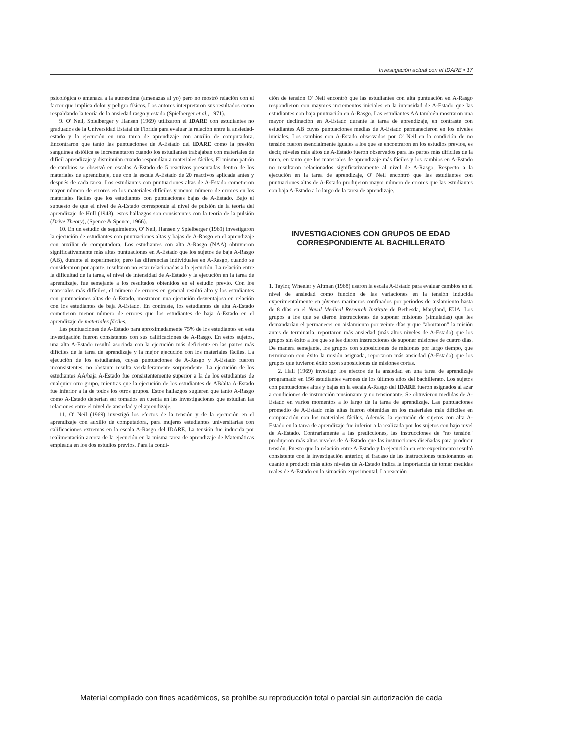Investigación actual con el IDARE • 17
psicológica o amenaza a la autoestima (amenazas al yo) pero no mostró relación con el factor que implica dolor y peligro físicos. Los autores interpretaron sus resultados como respaldando la teoría de la ansiedad rasgo y estado (Spielberger et al., 1971).
9. O' Neil, Spielberger y Hansen (1969) utilizaron el IDARE con estudiantes no graduados de la Universidad Estatal de Florida para evaluar la relación entre la ansiedad-estado y la ejecución en una tarea de aprendizaje con auxilio de computadora. Encontraron que tanto las puntuaciones de A-Estado del IDARE como la presión sanguínea sistólica se incrementaron cuando los estudiantes trabajaban con materiales de difícil aprendizaje y disminuían cuando respondían a materiales fáciles. El mismo patrón de cambios se observó en escalas A-Estado de 5 reactivos presentadas dentro de los materiales de aprendizaje, que con la escala A-Estado de 20 reactivos aplicada antes y después de cada tarea. Los estudiantes con puntuaciones altas de A-Estado cometieron mayor número de errores en los materiales difíciles y menor número de errores en los materiales fáciles que los estudiantes con puntuaciones bajas de A-Estado. Bajo el supuesto de que el nivel de A-Estado corresponde al nivel de pulsión de la teoría del aprendizaje de Hull (1943), estos hallazgos son consistentes con la teoría de la pulsión (Drive Theory), (Spence & Spence, 1966).
10. En un estudio de seguimiento, O' Neil, Hansen y Spielberger (1969) investigaron la ejecución de estudiantes con puntuaciones altas y bajas de A-Rasgo en el aprendizaje con auxiliar de computadora. Los estudiantes con alta A-Rasgo (NAA) obtuvieron significativamente más altas puntuaciones en A-Estado que los sujetos de baja A-Rasgo (AB), durante el experimento; pero las diferencias individuales en A-Rasgo, cuando se consideraron por aparte, resultaron no estar relacionadas a la ejecución. La relación entre la dificultad de la tarea, el nivel de intensidad de A-Estado y la ejecución en la tarea de aprendizaje, fue semejante a los resultados obtenidos en el estudio previo. Con los materiales más difíciles, el número de errores en general resultó alto y los estudiantes con puntuaciones altas de A-Estado, mostraron una ejecución desventajosa en relación con los estudiantes de baja A-Estado. En contraste, los estudiantes de alta A-Estado cometieron menor número de errores que los estudiantes de baja A-Estado en el aprendizaje de materiales fáciles.
Las puntuaciones de A-Estado para aproximadamente 75% de los estudiantes en esta investigación fueron consistentes con sus calificaciones de A-Rasgo. En estos sujetos, una alta A-Estado resultó asociada con la ejecución más deficiente en las partes más difíciles de la tarea de aprendizaje y la mejor ejecución con los materiales fáciles. La ejecución de los estudiantes, cuyas puntuaciones de A-Rasgo y A-Estado fueron inconsistentes, no obstante resulta verdaderamente sorprendente. La ejecución de los estudiantes AA/baja A-Estado fue consistentemente superior a la de los estudiantes de cualquier otro grupo, mientras que la ejecución de los estudiantes de AB/alta A-Estado fue inferior a la de todos los otros grupos. Estos hallazgos sugieren que tanto A-Rasgo como A-Estado deberían ser tomados en cuenta en las investigaciones que estudian las relaciones entre el nivel de ansiedad y el aprendizaje.
11. O' Neil (1969) investigó los efectos de la tensión y de la ejecución en el aprendizaje con auxilio de computadora, para mujeres estudiantes universitarias con calificaciones extremas en la escala A-Rasgo del IDARE. La tensión fue inducida por realimentación acerca de la ejecución en la misma tarea de aprendizaje de Matemáticas empleada en los dos estudios previos. Para la condi-
ción de tensión O' Neil encontró que las estudiantes con alta puntuación en A-Rasgo respondieron con mayores incrementos iniciales en la intensidad de A-Estado que las estudiantes con baja puntuación en A-Rasgo. Las estudiantes AA también mostraron una mayor declinación en A-Estado durante la tarea de aprendizaje, en contraste con estudiantes AB cuyas puntuaciones medias de A-Estado permanecieron en los niveles iniciales. Los cambios con A-Estado observados por O' Neil en la condición de no tensión fueron esencialmente iguales a los que se encontraron en los estudios previos, es decir, niveles más altos de A-Estado fueron observados para las partes más difíciles de la tarea, en tanto que los materiales de aprendizaje más fáciles y los cambios en A-Estado no resultaron relacionados significativamente al nivel de A-Rasgo. Respecto a la ejecución en la tarea de aprendizaje, O' Neil encontró que las estudiantes con puntuaciones altas de A-Estado produjeron mayor número de errores que las estudiantes con baja A-Estado a lo largo de la tarea de aprendizaje.
INVESTIGACIONES CON GRUPOS DE EDAD CORRESPONDIENTE AL BACHILLERATO
1. Taylor, Wheeler y Altman (1968) usaron la escala A-Estado para evaluar cambios en el nivel de ansiedad como función de las variaciones en la tensión inducida experimentalmente en jóvenes marineros confinados por periodos de aislamiento hasta de 8 días en el Naval Medical Research Institute de Bethesda, Maryland, EUA. Los grupos a los que se dieron instrucciones de suponer misiones (simuladas) que les demandarían el permanecer en aislamiento por veinte días y que "abortaron" la misión antes de terminarla, reportaron más ansiedad (más altos niveles de A-Estado) que los grupos sin éxito a los que se les dieron instrucciones de suponer misiones de cuatro días. De manera semejante, los grupos con suposiciones de misiones por largo tiempo, que terminaron con éxito la misión asignada, reportaron más ansiedad (A-Estado) que los grupos que tuvieron éxito xcon suposiciones de misiones cortas.
2. Hall (1969) investigó los efectos de la ansiedad en una tarea de aprendizaje programado en 156 estudiantes varones de los últimos años del bachillerato. Los sujetos con puntuaciones altas y bajas en la escala A-Rasgo del IDARE fueron asignados al azar a condiciones de instrucción tensionante y no tensionante. Se obtuvieron medidas de A-Estado en varios momentos a lo largo de la tarea de aprendizaje. Las puntuaciones promedio de A-Estado más altas fueron obtenidas en los materiales más difíciles en comparación con los materiales fáciles. Además, la ejecución de sujetos con alta A-Estado en la tarea de aprendizaje fue inferior a la realizada por los sujetos con bajo nivel de A-Estado. Contrariamente a las predicciones, las instrucciones de "no tensión" produjeron más altos niveles de A-Estado que las instrucciones diseñadas para producir tensión. Puesto que la relación entre A-Estado y la ejecución en este experimento resultó consistente con la investigación anterior, el fracaso de las instrucciones tensionantes en cuanto a producir más altos niveles de A-Estado indica la importancia de tomar medidas reales de A-Estado en la situación experimental. La reacción
Material compilado con fines académicos, se prohíbe su reproducción total o parcial sin autorización de cada